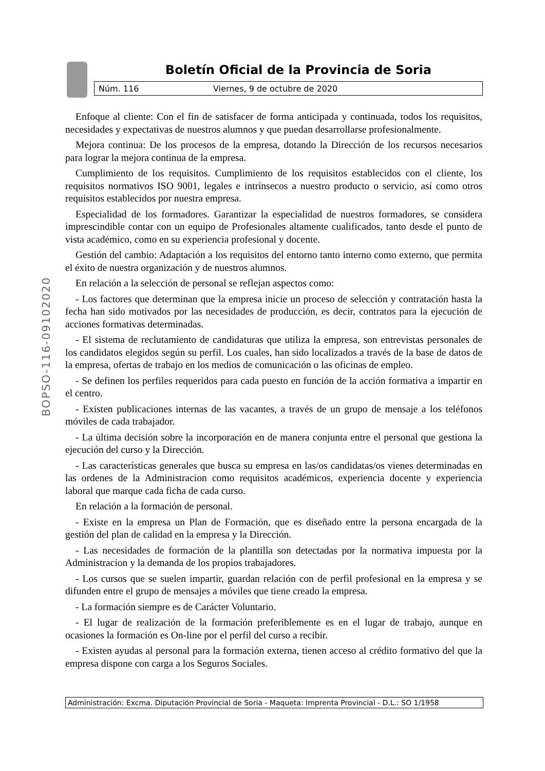Boletín Oficial de la Provincia de Soria
Núm. 116 Viernes, 9 de octubre de 2020
BOPSO-116-09102020
Enfoque al cliente: Con el fin de satisfacer de forma anticipada y continuada, todos los requisitos, necesidades y expectativas de nuestros alumnos y que puedan desarrollarse profesionalmente.
Mejora continua: De los procesos de la empresa, dotando la Dirección de los recursos necesarios para lograr la mejora continua de la empresa.
Cumplimiento de los requisitos. Cumplimiento de los requisitos establecidos con el cliente, los requisitos normativos ISO 9001, legales e intrínsecos a nuestro producto o servicio, así como otros requisitos establecidos por nuestra empresa.
Especialidad de los formadores. Garantizar la especialidad de nuestros formadores, se considera imprescindible contar con un equipo de Profesionales altamente cualificados, tanto desde el punto de vista académico, como en su experiencia profesional y docente.
Gestión del cambio: Adaptación a los requisitos del entorno tanto interno como externo, que permita el éxito de nuestra organización y de nuestros alumnos.
En relación a la selección de personal se reflejan aspectos como:
- Los factores que determinan que la empresa inicie un proceso de selección y contratación hasta la fecha han sido motivados por las necesidades de producción, es decir, contratos para la ejecución de acciones formativas determinadas.
- El sistema de reclutamiento de candidaturas que utiliza la empresa, son entrevistas personales de los candidatos elegidos según su perfil. Los cuales, han sido localizados a través de la base de datos de la empresa, ofertas de trabajo en los medios de comunicación o las oficinas de empleo.
- Se definen los perfiles requeridos para cada puesto en función de la acción formativa a impartir en el centro.
- Existen publicaciones internas de las vacantes, a través de un grupo de mensaje a los teléfonos móviles de cada trabajador.
- La última decisión sobre la incorporación en de manera conjunta entre el personal que gestiona la ejecución del curso y la Dirección.
- Las características generales que busca su empresa en las/os candidatas/os vienes determinadas en las ordenes de la Administracion como requisitos académicos, experiencia docente y experiencia laboral que marque cada ficha de cada curso.
En relación a la formación de personal.
- Existe en la empresa un Plan de Formación, que es diseñado entre la persona encargada de la gestión del plan de calidad en la empresa y la Dirección.
- Las necesidades de formación de la plantilla son detectadas por la normativa impuesta por la Administracion y la demanda de los propios trabajadores.
- Los cursos que se suelen impartir, guardan relación con de perfil profesional en la empresa y se difunden entre el grupo de mensajes a móviles que tiene creado la empresa.
- La formación siempre es de Carácter Voluntario.
- El lugar de realización de la formación preferiblemente es en el lugar de trabajo, aunque en ocasiones la formación es On-line por el perfil del curso a recibir.
- Existen ayudas al personal para la formación externa, tienen acceso al crédito formativo del que la empresa dispone con carga a los Seguros Sociales.
Administración: Excma. Diputación Provincial de Soria - Maqueta: Imprenta Provincial - D.L.: SO 1/1958